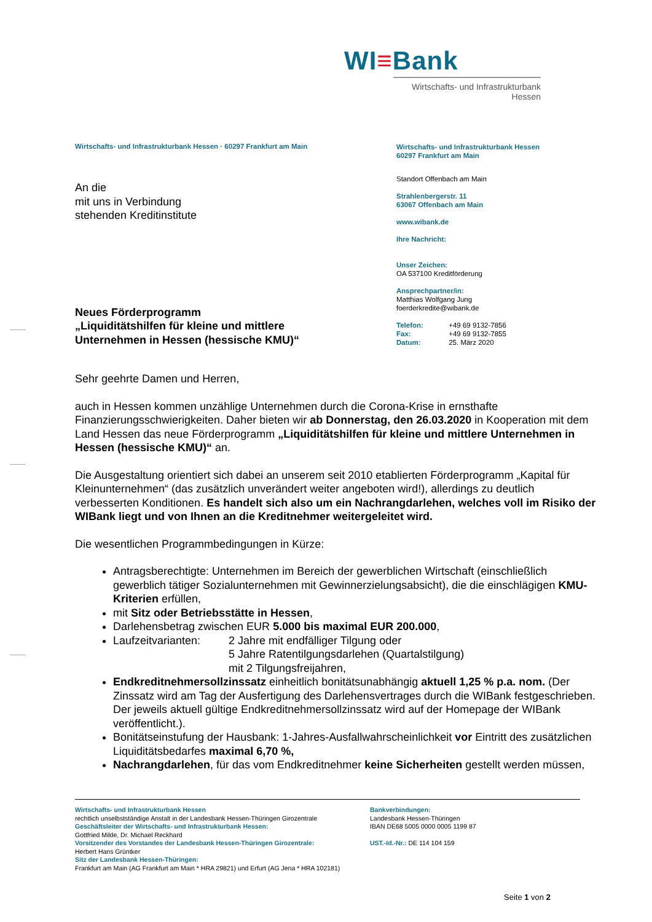WI≡Bank
Wirtschafts- und Infrastrukturbank Hessen
Wirtschafts- und Infrastrukturbank Hessen · 60297 Frankfurt am Main
An die
mit uns in Verbindung
stehenden Kreditinstitute
Neues Förderprogramm
„Liquiditätshilfen für kleine und mittlere
Unternehmen in Hessen (hessische KMU)“
Wirtschafts- und Infrastrukturbank Hessen
60297 Frankfurt am Main
Standort Offenbach am Main
Strahlenbergerstr. 11
63067 Offenbach am Main
www.wibank.de
Ihre Nachricht:
Unser Zeichen:
OA 537100 Kreditförderung
Ansprechpartner/in:
Matthias Wolfgang Jung
foerderkredite@wibank.de
Telefon: +49 69 9132-7856
Fax: +49 69 9132-7855
Datum: 25. März 2020
Sehr geehrte Damen und Herren,
auch in Hessen kommen unzählige Unternehmen durch die Corona-Krise in ernsthafte Finanzierungsschwierigkeiten. Daher bieten wir ab Donnerstag, den 26.03.2020 in Kooperation mit dem Land Hessen das neue Förderprogramm „Liquiditätshilfen für kleine und mittlere Unternehmen in Hessen (hessische KMU)“ an.
Die Ausgestaltung orientiert sich dabei an unserem seit 2010 etablierten Förderprogramm „Kapital für Kleinunternehmen“ (das zusätzlich unverändert weiter angeboten wird!), allerdings zu deutlich verbesserten Konditionen. Es handelt sich also um ein Nachrangdarlehen, welches voll im Risiko der WIBank liegt und von Ihnen an die Kreditnehmer weitergeleitet wird.
Die wesentlichen Programmbedingungen in Kürze:
Antragsberechtigte: Unternehmen im Bereich der gewerblichen Wirtschaft (einschließlich gewerblich tätiger Sozialunternehmen mit Gewinnerzielungsabsicht), die die einschlägigen KMU-Kriterien erfüllen,
mit Sitz oder Betriebsstätte in Hessen,
Darlehensbetrag zwischen EUR 5.000 bis maximal EUR 200.000,
Laufzeitvarianten: 2 Jahre mit endfälliger Tilgung oder
5 Jahre Ratentilgungsdarlehen (Quartalstilgung)
mit 2 Tilgungsfreijahren,
Endkreditnehmersollzinssatz einheitlich bonitätsunabhängig aktuell 1,25 % p.a. nom. (Der Zinssatz wird am Tag der Ausfertigung des Darlehensvertrages durch die WIBank festgeschrieben. Der jeweils aktuell gültige Endkreditnehmersollzinssatz wird auf der Homepage der WIBank veröffentlicht.).
Bonitätseinstufung der Hausbank: 1-Jahres-Ausfallwahrscheinlichkeit vor Eintritt des zusätzlichen Liquiditätsbedarfes maximal 6,70 %,
Nachrangdarlehen, für das vom Endkreditnehmer keine Sicherheiten gestellt werden müssen,
Wirtschafts- und Infrastrukturbank Hessen
rechtlich unselbstständige Anstalt in der Landesbank Hessen-Thüringen Girozentrale
Geschäftsleiter der Wirtschafts- und Infrastrukturbank Hessen:
Gottfried Milde, Dr. Michael Reckhard
Vorsitzender des Vorstandes der Landesbank Hessen-Thüringen Girozentrale:
Herbert Hans Grüntker
Sitz der Landesbank Hessen-Thüringen:
Frankfurt am Main (AG Frankfurt am Main * HRA 29821) und Erfurt (AG Jena * HRA 102181)
Bankverbindungen:
Landesbank Hessen-Thüringen
IBAN DE68 5005 0000 0005 1199 87
UST.-Id.-Nr.: DE 114 104 159
Seite 1 von 2